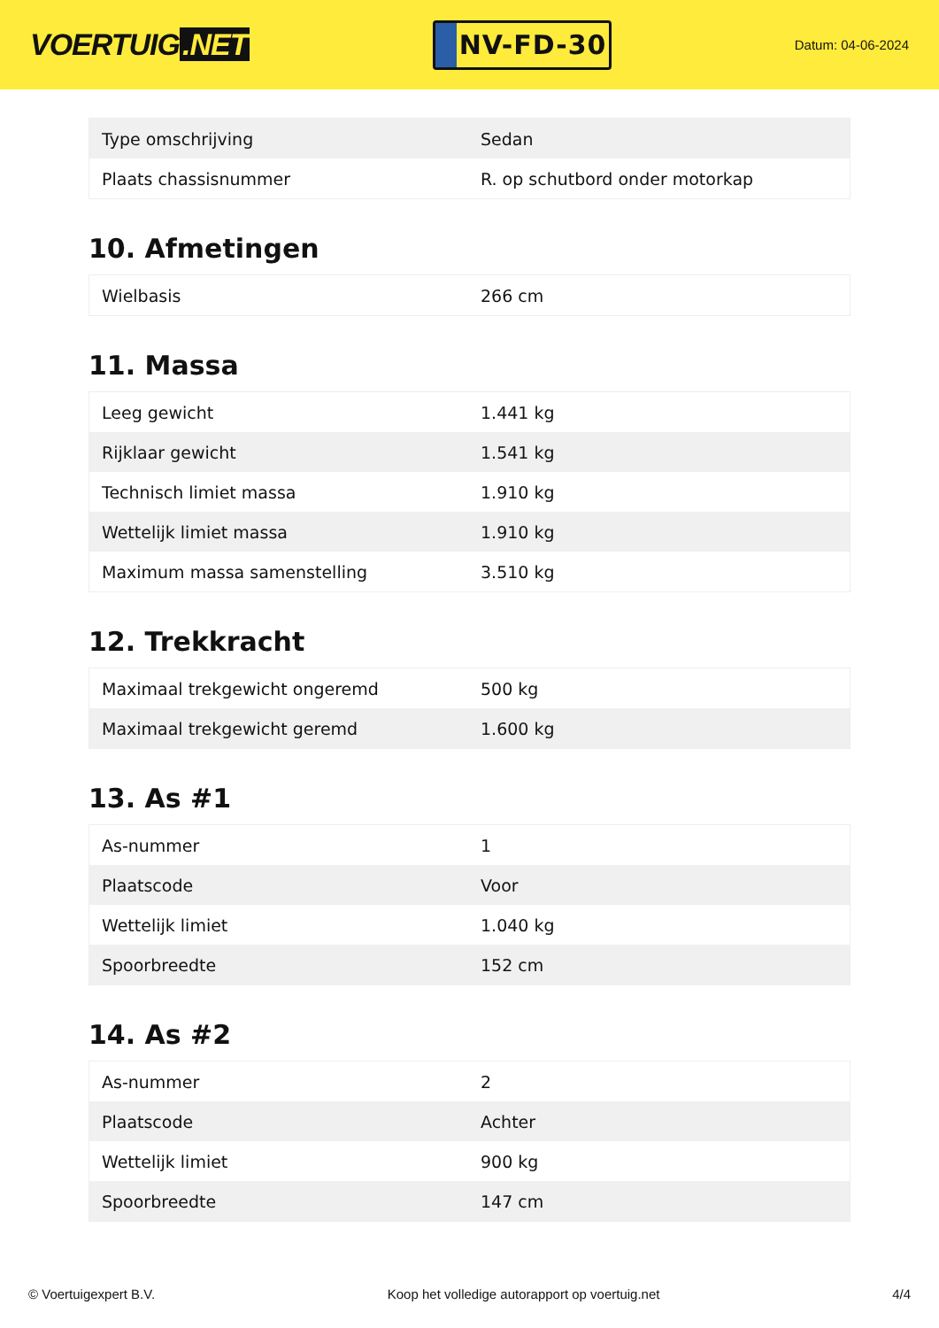VOERTUIG.NET
NV-FD-30
Datum: 04-06-2024
| Type omschrijving | Sedan |
| Plaats chassisnummer | R. op schutbord onder motorkap |
10. Afmetingen
| Wielbasis | 266 cm |
11. Massa
| Leeg gewicht | 1.441 kg |
| Rijklaar gewicht | 1.541 kg |
| Technisch limiet massa | 1.910 kg |
| Wettelijk limiet massa | 1.910 kg |
| Maximum massa samenstelling | 3.510 kg |
12. Trekkracht
| Maximaal trekgewicht ongeremd | 500 kg |
| Maximaal trekgewicht geremd | 1.600 kg |
13. As #1
| As-nummer | 1 |
| Plaatscode | Voor |
| Wettelijk limiet | 1.040 kg |
| Spoorbreedte | 152 cm |
14. As #2
| As-nummer | 2 |
| Plaatscode | Achter |
| Wettelijk limiet | 900 kg |
| Spoorbreedte | 147 cm |
© Voertuigexpert B.V. Koop het volledige autorapport op voertuig.net 4/4